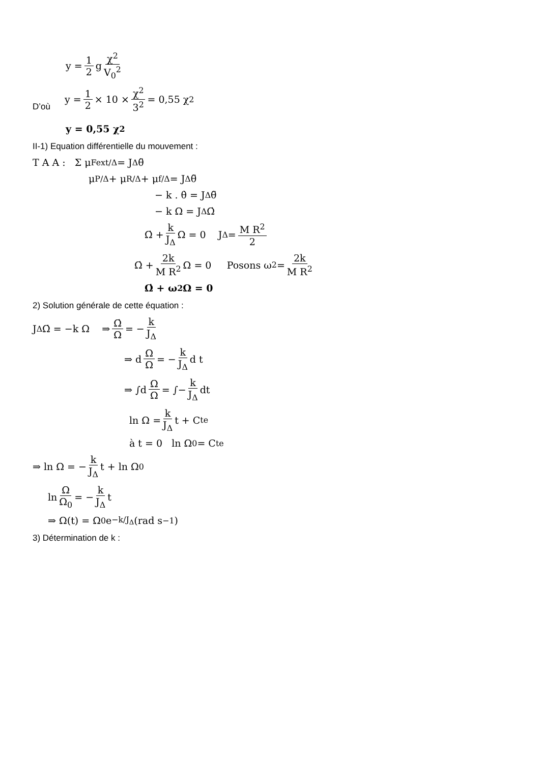y = 1 2 g χ<sup>2</sup> V<sub>0</sub><sup>2</sup>
D’où y = 1 2 × 10 × χ<sup>2</sup> 3<sup>2</sup> = 0,55 χ<sup>2</sup>
y = 0,55 χ<sup>2</sup>
II-1) Equation différentielle du mouvement :
T A A : Σ μ<sub>Fext/Δ</sub> = J<sub>Δ</sub> θ̈
μ<sub>P/Δ</sub> + μ<sub>R/Δ</sub> + μ<sub>f/Δ</sub> = J<sub>Δ</sub> θ̈
− k . θ̇ = J<sub>Δ</sub> θ̈
− k Ω = J<sub>Δ</sub> Ω̇
Ω̇ + k J<sub>Δ</sub> Ω = 0 J<sub>Δ</sub> = M R<sup>2</sup> 2
Ω̇ + 2k M R<sup>2</sup> Ω = 0 Posons ω<sup>2</sup> = 2k M R<sup>2</sup>
Ω̇ + ω<sup>2</sup> Ω = 0
2) Solution générale de cette équation :
J<sub>Δ</sub> Ω̇ = −k Ω ⇒ Ω̇ Ω = − k J<sub>Δ</sub>
⇒ d Ω Ω = − k J<sub>Δ</sub> d t
⇒ ∫d Ω Ω = ∫− k J<sub>Δ</sub> dt
ln Ω = k J<sub>Δ</sub> t + C<sup>te</sup>
à t = 0 ln Ω<sub>0</sub> = C<sup>te</sup>
⇒ ln Ω = − k J<sub>Δ</sub> t + ln Ω<sub>0</sub>
ln Ω Ω<sub>0</sub> = − k J<sub>Δ</sub> t
⇒ Ω(t) = Ω<sub>0</sub> e<sup>−k/J<sub>Δ</sub></sup> (rad s<sup>−1</sup>)
3) Détermination de k :